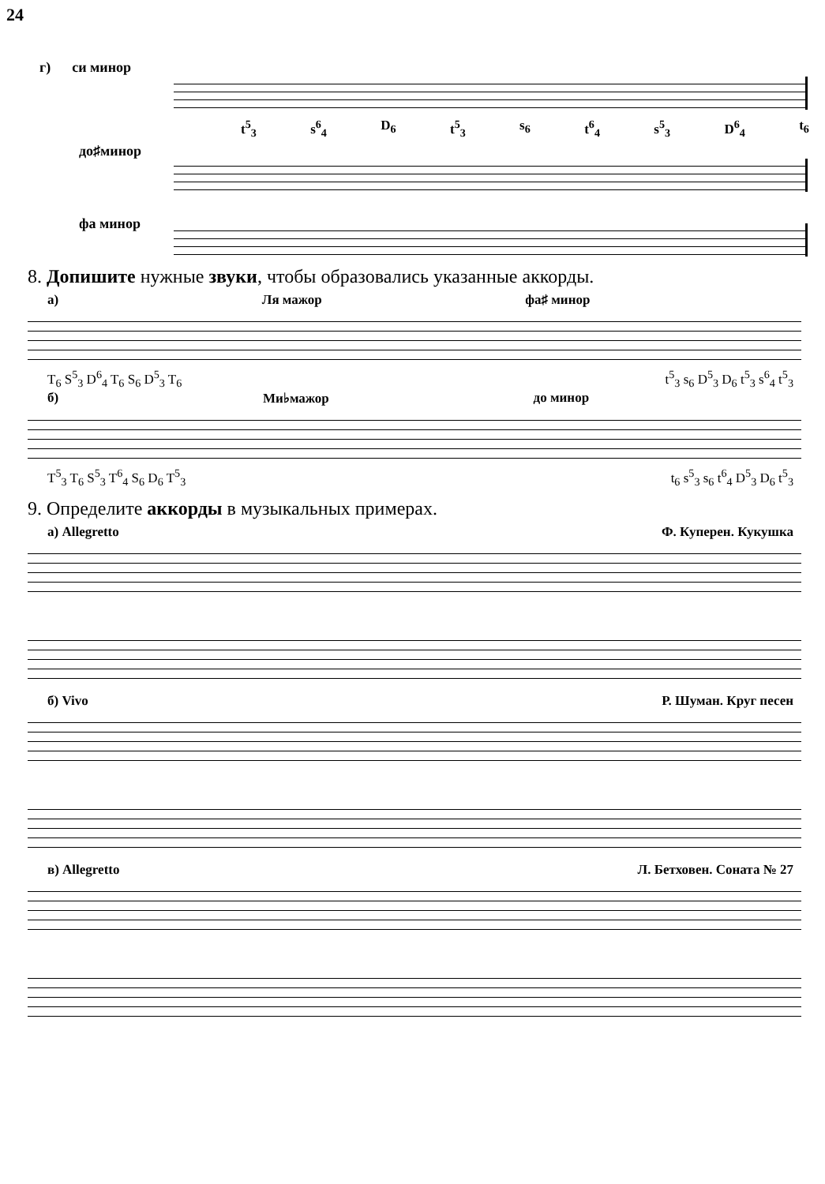24
г) си минор
t<sup>5</sup><sub>3</sub> s<sup>6</sup><sub>4</sub> D<sub>6</sub> t<sup>5</sup><sub>3</sub> s<sub>6</sub> t<sup>6</sup><sub>4</sub> s<sup>5</sup><sub>3</sub> D<sup>6</sup><sub>4</sub> t<sub>6</sub>
до♯минор
фа минор
8. Допишите нужные звуки, чтобы образовались указанные аккорды.
а) Ля мажор фа♯ минор
T<sub>6</sub> S<sup>5</sup><sub>3</sub> D<sup>6</sup><sub>4</sub> T<sub>6</sub> S<sub>6</sub> D<sup>5</sup><sub>3</sub> T<sub>6</sub> t<sup>5</sup><sub>3</sub> s<sub>6</sub> D<sup>5</sup><sub>3</sub> D<sub>6</sub> t<sup>5</sup><sub>3</sub> s<sup>6</sup><sub>4</sub> t<sup>5</sup><sub>3</sub>
б) Ми♭мажор до минор
T<sup>5</sup><sub>3</sub> T<sub>6</sub> S<sup>5</sup><sub>3</sub> T<sup>6</sup><sub>4</sub> S<sub>6</sub> D<sub>6</sub> T<sup>5</sup><sub>3</sub> t<sub>6</sub> s<sup>5</sup><sub>3</sub> s<sub>6</sub> t<sup>6</sup><sub>4</sub> D<sup>5</sup><sub>3</sub> D<sub>6</sub> t<sup>5</sup><sub>3</sub>
9. Определите аккорды в музыкальных примерах.
а) Allegretto Ф. Куперен. Кукушка
б) Vivo Р. Шуман. Круг песен
в) Allegretto Л. Бетховен. Соната № 27